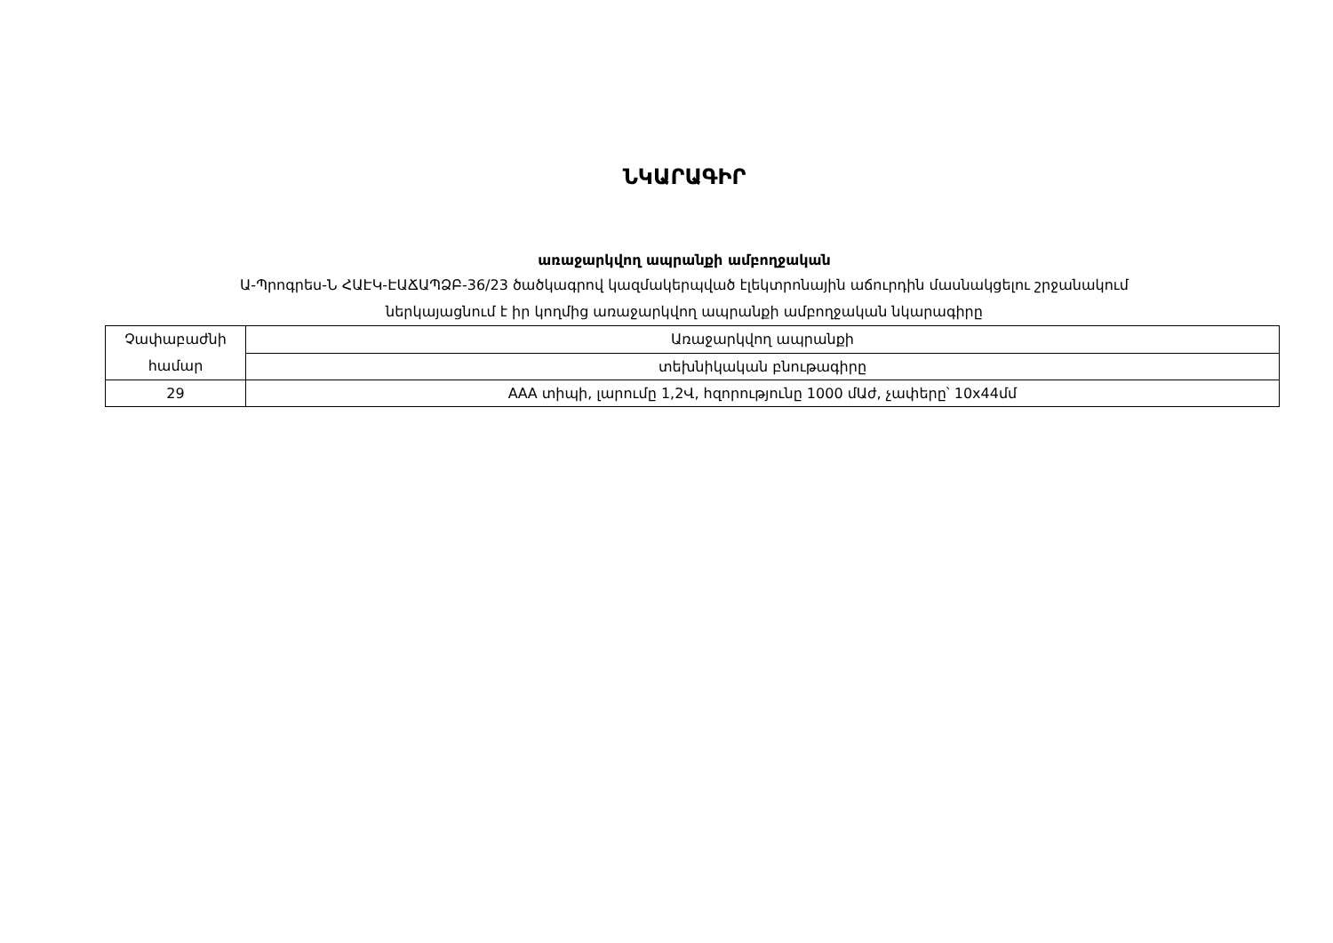ՆԿԱՐԱԳԻՐ
առաջարկվող ապրանքի ամբողջական
Ա-Պրոգրես-Ն ՀԱԷԿ-ԷԱՃԱՊՁԲ-36/23 ծածկագրով կազմակերպված էլեկտրոնային աճուրդին մասնակցելու շրջանակում
ներկայացնում է իր կողմից առաջարկվող ապրանքի ամբողջական նկարագիրը
| Չափաբաժնի համար | Առաջարկվող ապրանքի |
| | տեխնիկական բնութագիրը |
| 29 | ААА տիպի, լարումը 1,2Վ, հզորությունը 1000 մԱժ, չափերը՝ 10x44մմ |